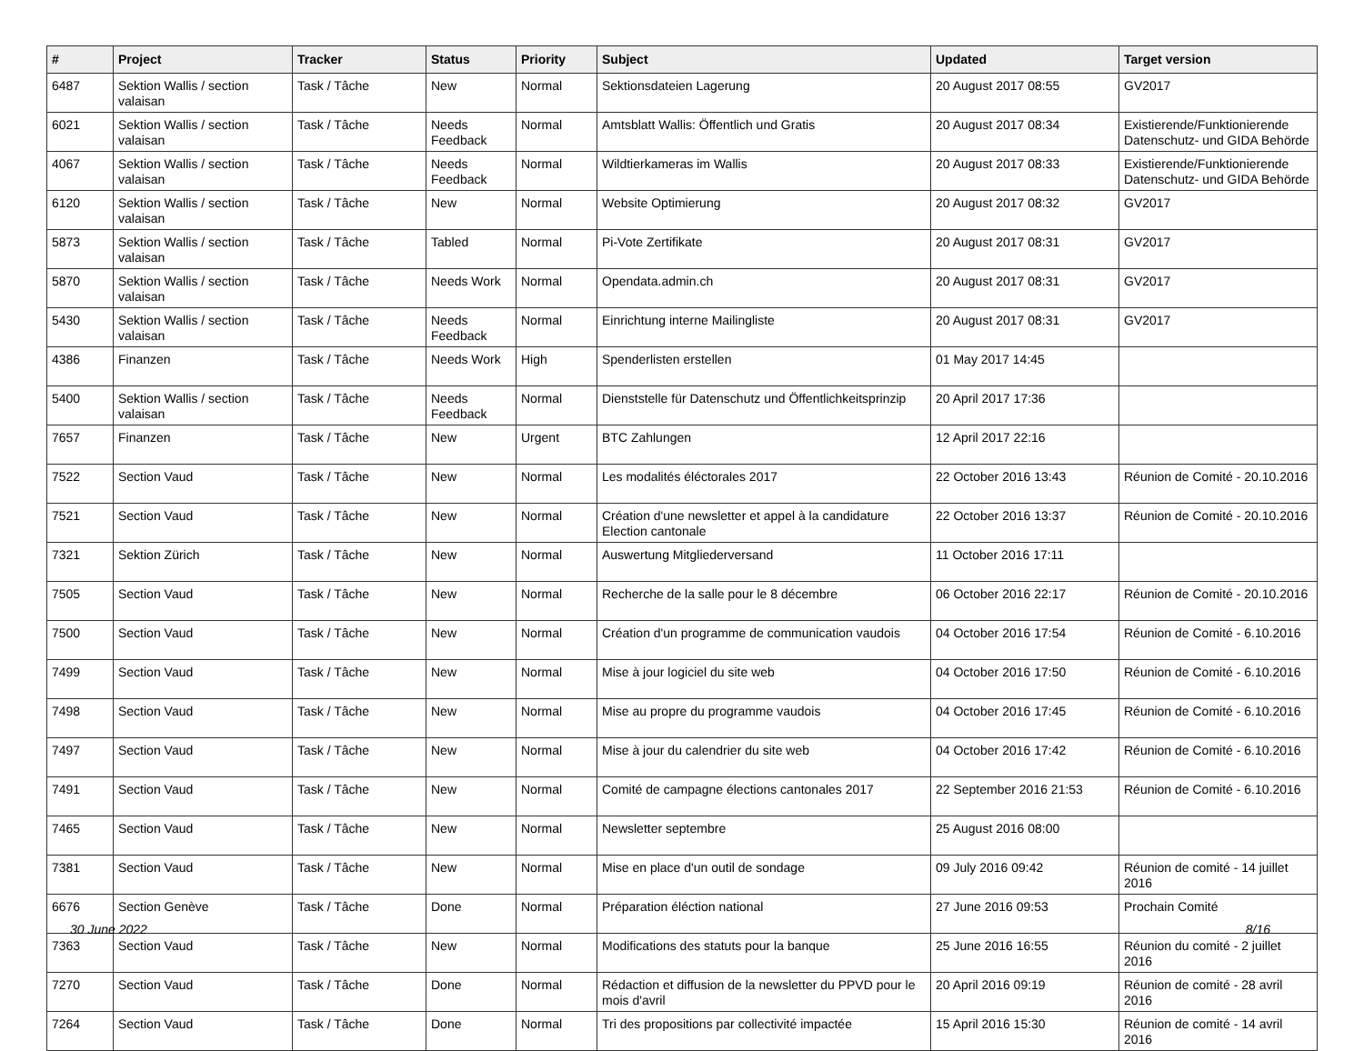| # | Project | Tracker | Status | Priority | Subject | Updated | Target version |
| --- | --- | --- | --- | --- | --- | --- | --- |
| 6487 | Sektion Wallis / section valaisan | Task / Tâche | New | Normal | Sektionsdateien Lagerung | 20 August 2017 08:55 | GV2017 |
| 6021 | Sektion Wallis / section valaisan | Task / Tâche | Needs Feedback | Normal | Amtsblatt Wallis: Öffentlich und Gratis | 20 August 2017 08:34 | Existierende/Funktionierende Datenschutz- und GIDA Behörde |
| 4067 | Sektion Wallis / section valaisan | Task / Tâche | Needs Feedback | Normal | Wildtierkameras im Wallis | 20 August 2017 08:33 | Existierende/Funktionierende Datenschutz- und GIDA Behörde |
| 6120 | Sektion Wallis / section valaisan | Task / Tâche | New | Normal | Website Optimierung | 20 August 2017 08:32 | GV2017 |
| 5873 | Sektion Wallis / section valaisan | Task / Tâche | Tabled | Normal | Pi-Vote Zertifikate | 20 August 2017 08:31 | GV2017 |
| 5870 | Sektion Wallis / section valaisan | Task / Tâche | Needs Work | Normal | Opendata.admin.ch | 20 August 2017 08:31 | GV2017 |
| 5430 | Sektion Wallis / section valaisan | Task / Tâche | Needs Feedback | Normal | Einrichtung interne Mailingliste | 20 August 2017 08:31 | GV2017 |
| 4386 | Finanzen | Task / Tâche | Needs Work | High | Spenderlisten erstellen | 01 May 2017 14:45 | |
| 5400 | Sektion Wallis / section valaisan | Task / Tâche | Needs Feedback | Normal | Dienststelle für Datenschutz und Öffentlichkeitsprinzip | 20 April 2017 17:36 | |
| 7657 | Finanzen | Task / Tâche | New | Urgent | BTC Zahlungen | 12 April 2017 22:16 | |
| 7522 | Section Vaud | Task / Tâche | New | Normal | Les modalités éléctorales 2017 | 22 October 2016 13:43 | Réunion de Comité - 20.10.2016 |
| 7521 | Section Vaud | Task / Tâche | New | Normal | Création d'une newsletter et appel à la candidature Election cantonale | 22 October 2016 13:37 | Réunion de Comité - 20.10.2016 |
| 7321 | Sektion Zürich | Task / Tâche | New | Normal | Auswertung Mitgliederversand | 11 October 2016 17:11 | |
| 7505 | Section Vaud | Task / Tâche | New | Normal | Recherche de la salle pour le 8 décembre | 06 October 2016 22:17 | Réunion de Comité - 20.10.2016 |
| 7500 | Section Vaud | Task / Tâche | New | Normal | Création d'un programme de communication vaudois | 04 October 2016 17:54 | Réunion de Comité - 6.10.2016 |
| 7499 | Section Vaud | Task / Tâche | New | Normal | Mise à jour logiciel du site web | 04 October 2016 17:50 | Réunion de Comité - 6.10.2016 |
| 7498 | Section Vaud | Task / Tâche | New | Normal | Mise au propre du programme vaudois | 04 October 2016 17:45 | Réunion de Comité - 6.10.2016 |
| 7497 | Section Vaud | Task / Tâche | New | Normal | Mise à jour du calendrier du site web | 04 October 2016 17:42 | Réunion de Comité - 6.10.2016 |
| 7491 | Section Vaud | Task / Tâche | New | Normal | Comité de campagne élections cantonales 2017 | 22 September 2016 21:53 | Réunion de Comité - 6.10.2016 |
| 7465 | Section Vaud | Task / Tâche | New | Normal | Newsletter septembre | 25 August 2016 08:00 | |
| 7381 | Section Vaud | Task / Tâche | New | Normal | Mise en place d'un outil de sondage | 09 July 2016 09:42 | Réunion de comité - 14 juillet 2016 |
| 6676 | Section Genève | Task / Tâche | Done | Normal | Préparation éléction national | 27 June 2016 09:53 | Prochain Comité |
| 7363 | Section Vaud | Task / Tâche | New | Normal | Modifications des statuts pour la banque | 25 June 2016 16:55 | Réunion du comité - 2 juillet 2016 |
| 7270 | Section Vaud | Task / Tâche | Done | Normal | Rédaction et diffusion de la newsletter du PPVD pour le mois d'avril | 20 April 2016 09:19 | Réunion de comité - 28 avril 2016 |
| 7264 | Section Vaud | Task / Tâche | Done | Normal | Tri des propositions par collectivité impactée | 15 April 2016 15:30 | Réunion de comité - 14 avril 2016 |
30 June 2022 8/16